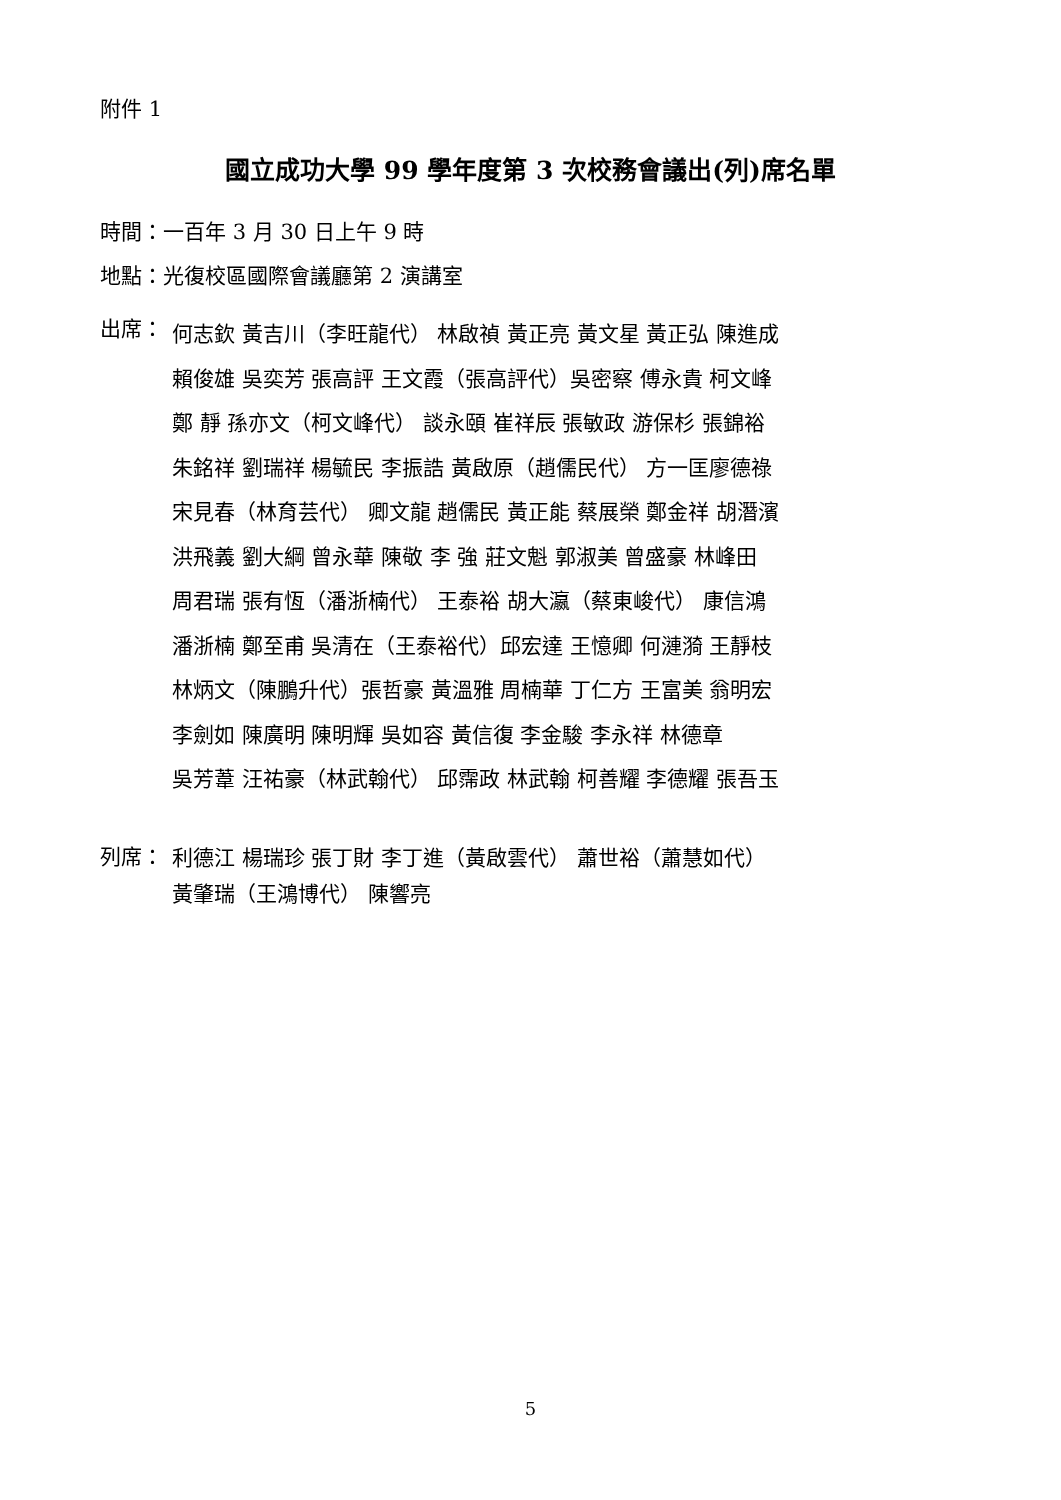附件 1
國立成功大學 99 學年度第 3 次校務會議出(列)席名單
時間：一百年 3 月 30 日上午 9 時
地點：光復校區國際會議廳第 2 演講室
出席：
何志欽 黃吉川（李旺龍代） 林啟禎 黃正亮 黃文星 黃正弘 陳進成
賴俊雄 吳奕芳 張高評 王文霞（張高評代）吳密察 傅永貴 柯文峰
鄭 靜 孫亦文（柯文峰代） 談永頤 崔祥辰 張敏政 游保杉 張錦裕
朱銘祥 劉瑞祥 楊毓民 李振誥 黃啟原（趙儒民代） 方一匡廖德祿
宋見春（林育芸代） 卿文龍 趙儒民 黃正能 蔡展榮 鄭金祥 胡潛濱
洪飛義 劉大綱 曾永華 陳敬 李 強 莊文魁 郭淑美 曾盛豪 林峰田
周君瑞 張有恆（潘浙楠代） 王泰裕 胡大瀛（蔡東峻代） 康信鴻
潘浙楠 鄭至甫 吳清在（王泰裕代）邱宏達 王憶卿 何漣漪 王靜枝
林炳文（陳鵬升代）張哲豪 黃溫雅 周楠華 丁仁方 王富美 翁明宏
李劍如 陳廣明 陳明輝 吳如容 黃信復 李金駿 李永祥 林德章
吳芳葦 汪祐豪（林武翰代） 邱霈政 林武翰 柯善耀 李德耀 張吾玉
列席：
利德江 楊瑞珍 張丁財 李丁進（黃啟雲代） 蕭世裕（蕭慧如代）
黃肇瑞（王鴻博代） 陳響亮
5